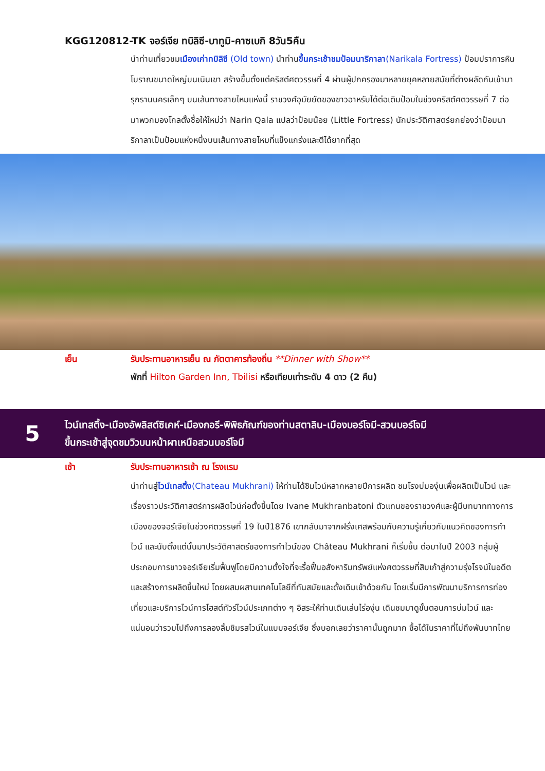KGG120812-TK จอร์เจีย ทบิลิซี-บาทูมิ-คาซเบกิ 8วัน5คืน
นำท่านเที่ยวชมเมืองเก่าทบิลิซี (Old town) นำท่านขึ้นกระเช้าชมป้อมนาริกาลา(Narikala Fortress) ป้อมปราการหินโบราณขนาดใหญ่บนเนินเขา สร้างขึ้นตั้งแต่คริสต์ศตวรรษที่ 4 ผ่านผู้ปกครองมาหลายยุคหลายสมัยที่ต่างผลัดกันเข้ามารุกรานนครเล็กๆ บนเส้นทางสายไหมแห่งนี้ ราชวงศ์อุมัยยัดของชาวอาหรับได้ต่อเติมป้อมในช่วงคริสต์ศตวรรษที่ 7 ต่อมาพวกมองโกลตั้งชื่อให้ใหม่ว่า Narin Qala แปลว่าป้อมน้อย (Little Fortress) นักประวัติศาสตร์ยกย่องว่าป้อมนาริกาลาเป็นป้อมแห่งหนึ่งบนเส้นทางสายไหมที่แข็งแกร่งและตีได้ยากที่สุด
เย็น รับประทานอาหารเย็น ณ ภัตตาคารท้องถิ่น **Dinner with Show**
พักที่ Hilton Garden Inn, Tbilisi หรือเทียบเท่าระดับ 4 ดาว (2 คืน)
5
ไวน์เทสติ้ง-เมืองอัพลิสต์ซิเคห์-เมืองกอรี-พิพิธภัณฑ์ของท่านสตาลิน-เมืองบอร์โจมี-สวนบอร์โจมี
ขึ้นกระเช้าสู่จุดชมวิวบนหน้าผาเหนือสวนบอร์โจมี
เช้า รับประทานอาหารเช้า ณ โรงแรม
นำท่านสู่ไวน์เทสติ้ง(Chateau Mukhrani) ให้ท่านได้ชิมไวน์หลากหลายปีการผลิต ชมโรงบ่มองุ่นเพื่อผลิตเป็นไวน์ และเรื่องราวประวัติศาสตร์การผลิตไวน์ก่อตั้งขึ้นโดย Ivane Mukhranbatoni ตัวแทนของราชวงศ์และผู้มีบทบาททางการเมืองของจอร์เจียในช่วงศตวรรษที่ 19 ในปี1876 เขากลับมาจากฝรั่งเศสพร้อมกับความรู้เกี่ยวกับแนวคิดของการทำไวน์ และนับตั้งแต่นั้นมาประวัติศาสตร์ของการทำไวน์ของ Château Mukhrani ก็เริ่มขึ้น ต่อมาในปี 2003 กลุ่มผู้ประกอบการชาวจอร์เจียเริ่มฟื้นฟูโดยมีความตั้งใจที่จะรื้อฟื้นอสังหาริมทรัพย์แห่งศตวรรษที่สิบเก้าสู่ความรุ่งโรจน์ในอดีตและสร้างการผลิตขึ้นใหม่ โดยผสมผสานเทคโนโลยีที่ทันสมัยและดั้งเดิมเข้าด้วยกัน โดยเริ่มมีการพัฒนาบริการการท่องเที่ยวและบริการไวน์การโฮสต์ทัวร์ไวน์ประเภทต่าง ๆ อิสระให้ท่านเดินเล่นไร่องุ่น เดินชมมาดูขั้นตอนการบ่มไวน์ และแน่นอนว่ารวมไปถึงการลองลิ้มชิมรสไวน์ในแบบจอร์เจีย ซึ่งบอกเลยว่าราคานั้นถูกมาก ซื้อได้ในราคาที่ไม่ถึงพันบาทไทย